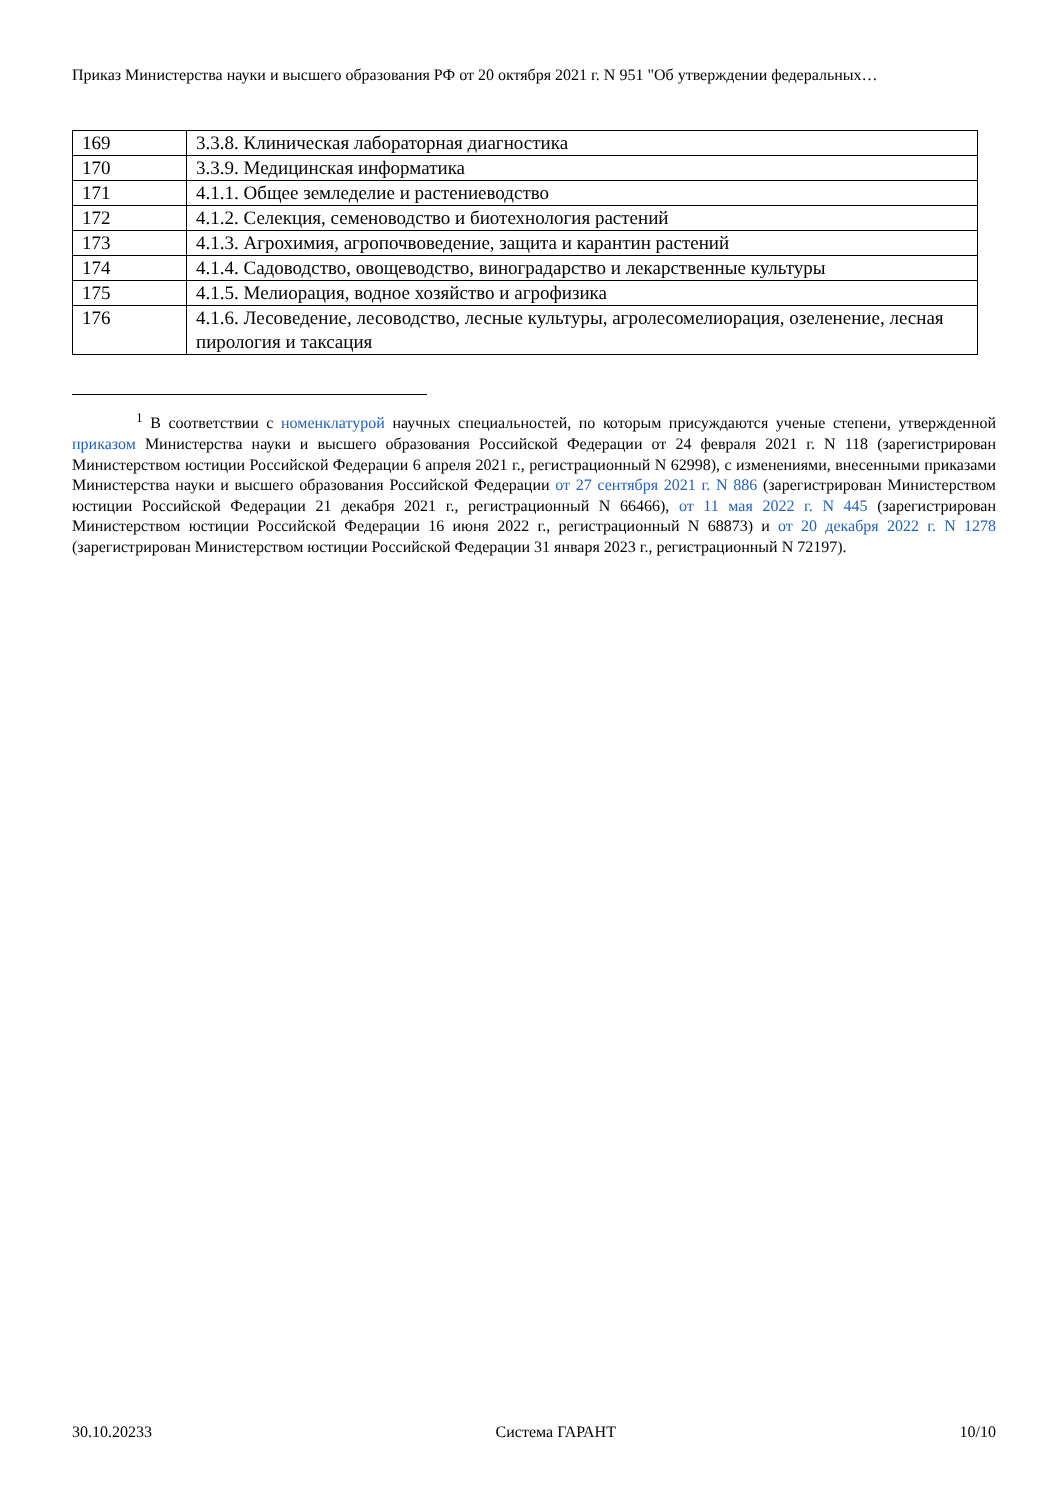Приказ Министерства науки и высшего образования РФ от 20 октября 2021 г. N 951 "Об утверждении федеральных…
| 169 | 3.3.8. Клиническая лабораторная диагностика |
| 170 | 3.3.9. Медицинская информатика |
| 171 | 4.1.1. Общее земледелие и растениеводство |
| 172 | 4.1.2. Селекция, семеноводство и биотехнология растений |
| 173 | 4.1.3. Агрохимия, агропочвоведение, защита и карантин растений |
| 174 | 4.1.4. Садоводство, овощеводство, виноградарство и лекарственные культуры |
| 175 | 4.1.5. Мелиорация, водное хозяйство и агрофизика |
| 176 | 4.1.6. Лесоведение, лесоводство, лесные культуры, агролесомелиорация, озеленение, лесная пирология и таксация |
<sup>1</sup> В соответствии с номенклатурой научных специальностей, по которым присуждаются ученые степени, утвержденной приказом Министерства науки и высшего образования Российской Федерации от 24 февраля 2021 г. N 118 (зарегистрирован Министерством юстиции Российской Федерации 6 апреля 2021 г., регистрационный N 62998), с изменениями, внесенными приказами Министерства науки и высшего образования Российской Федерации от 27 сентября 2021 г. N 886 (зарегистрирован Министерством юстиции Российской Федерации 21 декабря 2021 г., регистрационный N 66466), от 11 мая 2022 г. N 445 (зарегистрирован Министерством юстиции Российской Федерации 16 июня 2022 г., регистрационный N 68873) и от 20 декабря 2022 г. N 1278 (зарегистрирован Министерством юстиции Российской Федерации 31 января 2023 г., регистрационный N 72197).
30.10.20233 Система ГАРАНТ 10/10